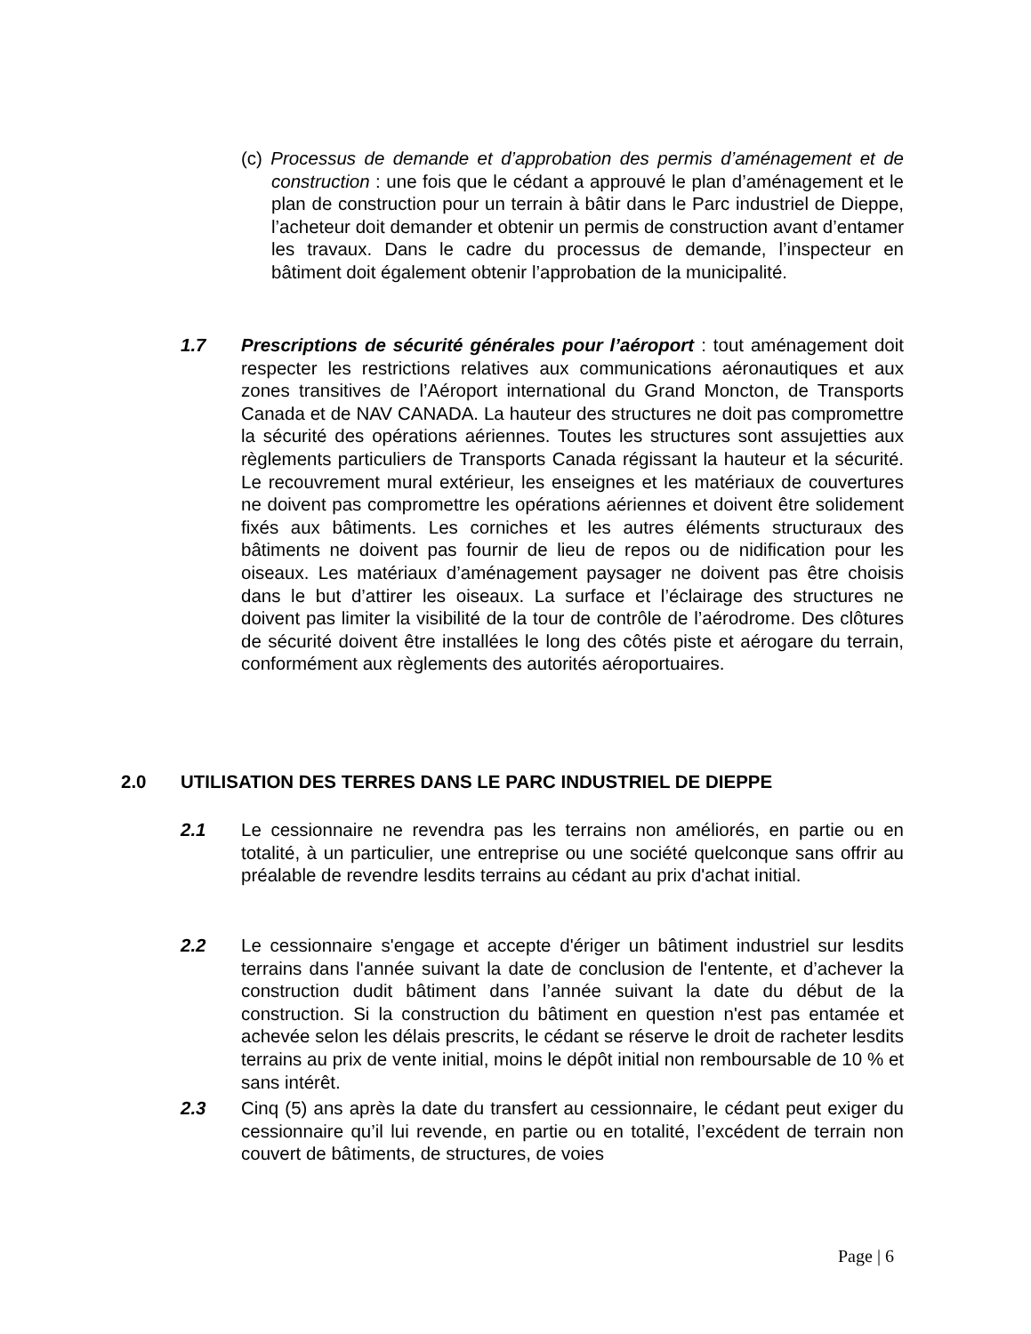(c) Processus de demande et d’approbation des permis d’aménagement et de construction : une fois que le cédant a approuvé le plan d’aménagement et le plan de construction pour un terrain à bâtir dans le Parc industriel de Dieppe, l’acheteur doit demander et obtenir un permis de construction avant d’entamer les travaux. Dans le cadre du processus de demande, l’inspecteur en bâtiment doit également obtenir l’approbation de la municipalité.
1.7 Prescriptions de sécurité générales pour l’aéroport : tout aménagement doit respecter les restrictions relatives aux communications aéronautiques et aux zones transitives de l’Aéroport international du Grand Moncton, de Transports Canada et de NAV CANADA. La hauteur des structures ne doit pas compromettre la sécurité des opérations aériennes. Toutes les structures sont assujetties aux règlements particuliers de Transports Canada régissant la hauteur et la sécurité. Le recouvrement mural extérieur, les enseignes et les matériaux de couvertures ne doivent pas compromettre les opérations aériennes et doivent être solidement fixés aux bâtiments. Les corniches et les autres éléments structuraux des bâtiments ne doivent pas fournir de lieu de repos ou de nidification pour les oiseaux. Les matériaux d’aménagement paysager ne doivent pas être choisis dans le but d’attirer les oiseaux. La surface et l’éclairage des structures ne doivent pas limiter la visibilité de la tour de contrôle de l’aérodrome. Des clôtures de sécurité doivent être installées le long des côtés piste et aérogare du terrain, conformément aux règlements des autorités aéroportuaires.
2.0 UTILISATION DES TERRES DANS LE PARC INDUSTRIEL DE DIEPPE
2.1 Le cessionnaire ne revendra pas les terrains non améliorés, en partie ou en totalité, à un particulier, une entreprise ou une société quelconque sans offrir au préalable de revendre lesdits terrains au cédant au prix d'achat initial.
2.2 Le cessionnaire s'engage et accepte d'ériger un bâtiment industriel sur lesdits terrains dans l'année suivant la date de conclusion de l'entente, et d’achever la construction dudit bâtiment dans l’année suivant la date du début de la construction. Si la construction du bâtiment en question n'est pas entamée et achevée selon les délais prescrits, le cédant se réserve le droit de racheter lesdits terrains au prix de vente initial, moins le dépôt initial non remboursable de 10 % et sans intérêt.
2.3 Cinq (5) ans après la date du transfert au cessionnaire, le cédant peut exiger du cessionnaire qu’il lui revende, en partie ou en totalité, l’excédent de terrain non couvert de bâtiments, de structures, de voies
Page | 6